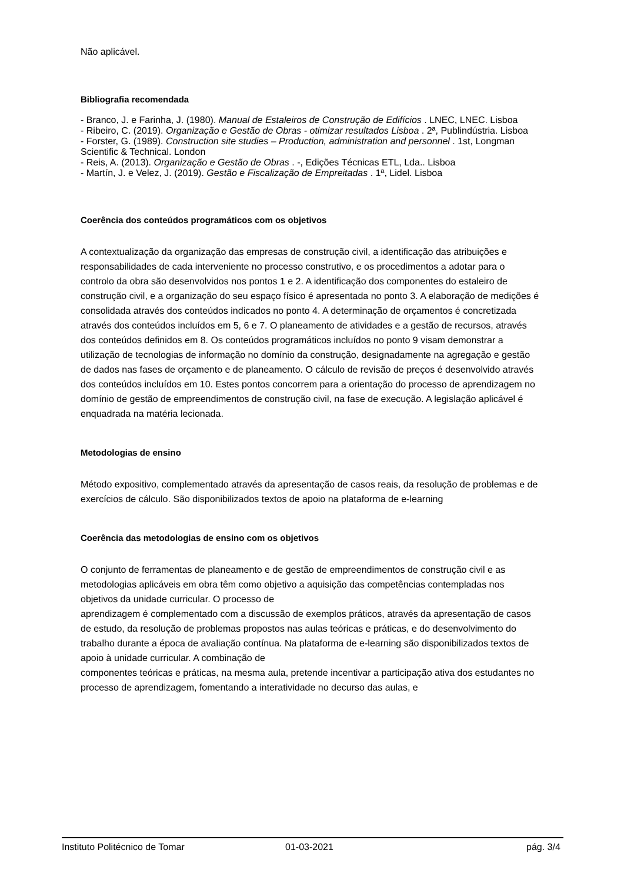Não aplicável.
Bibliografia recomendada
- Branco, J. e Farinha, J. (1980). Manual de Estaleiros de Construção de Edifícios . LNEC, LNEC. Lisboa
- Ribeiro, C. (2019). Organização e Gestão de Obras - otimizar resultados Lisboa . 2ª, Publindústria. Lisboa
- Forster, G. (1989). Construction site studies – Production, administration and personnel . 1st, Longman Scientific & Technical. London
- Reis, A. (2013). Organização e Gestão de Obras . -, Edições Técnicas ETL, Lda.. Lisboa
- Martín, J. e Velez, J. (2019). Gestão e Fiscalização de Empreitadas . 1ª, Lidel. Lisboa
Coerência dos conteúdos programáticos com os objetivos
A contextualização da organização das empresas de construção civil, a identificação das atribuições e responsabilidades de cada interveniente no processo construtivo, e os procedimentos a adotar para o controlo da obra são desenvolvidos nos pontos 1 e 2. A identificação dos componentes do estaleiro de construção civil, e a organização do seu espaço físico é apresentada no ponto 3. A elaboração de medições é consolidada através dos conteúdos indicados no ponto 4. A determinação de orçamentos é concretizada através dos conteúdos incluídos em 5, 6 e 7. O planeamento de atividades e a gestão de recursos, através dos conteúdos definidos em 8. Os conteúdos programáticos incluídos no ponto 9 visam demonstrar a utilização de tecnologias de informação no domínio da construção, designadamente na agregação e gestão de dados nas fases de orçamento e de planeamento. O cálculo de revisão de preços é desenvolvido através dos conteúdos incluídos em 10. Estes pontos concorrem para a orientação do processo de aprendizagem no domínio de gestão de empreendimentos de construção civil, na fase de execução. A legislação aplicável é enquadrada na matéria lecionada.
Metodologias de ensino
Método expositivo, complementado através da apresentação de casos reais, da resolução de problemas e de exercícios de cálculo. São disponibilizados textos de apoio na plataforma de e-learning
Coerência das metodologias de ensino com os objetivos
O conjunto de ferramentas de planeamento e de gestão de empreendimentos de construção civil e as metodologias aplicáveis em obra têm como objetivo a aquisição das competências contempladas nos objetivos da unidade curricular. O processo de
aprendizagem é complementado com a discussão de exemplos práticos, através da apresentação de casos de estudo, da resolução de problemas propostos nas aulas teóricas e práticas, e do desenvolvimento do trabalho durante a época de avaliação contínua. Na plataforma de e-learning são disponibilizados textos de apoio à unidade curricular. A combinação de
componentes teóricas e práticas, na mesma aula, pretende incentivar a participação ativa dos estudantes no processo de aprendizagem, fomentando a interatividade no decurso das aulas, e
Instituto Politécnico de Tomar 01-03-2021 pág. 3/4